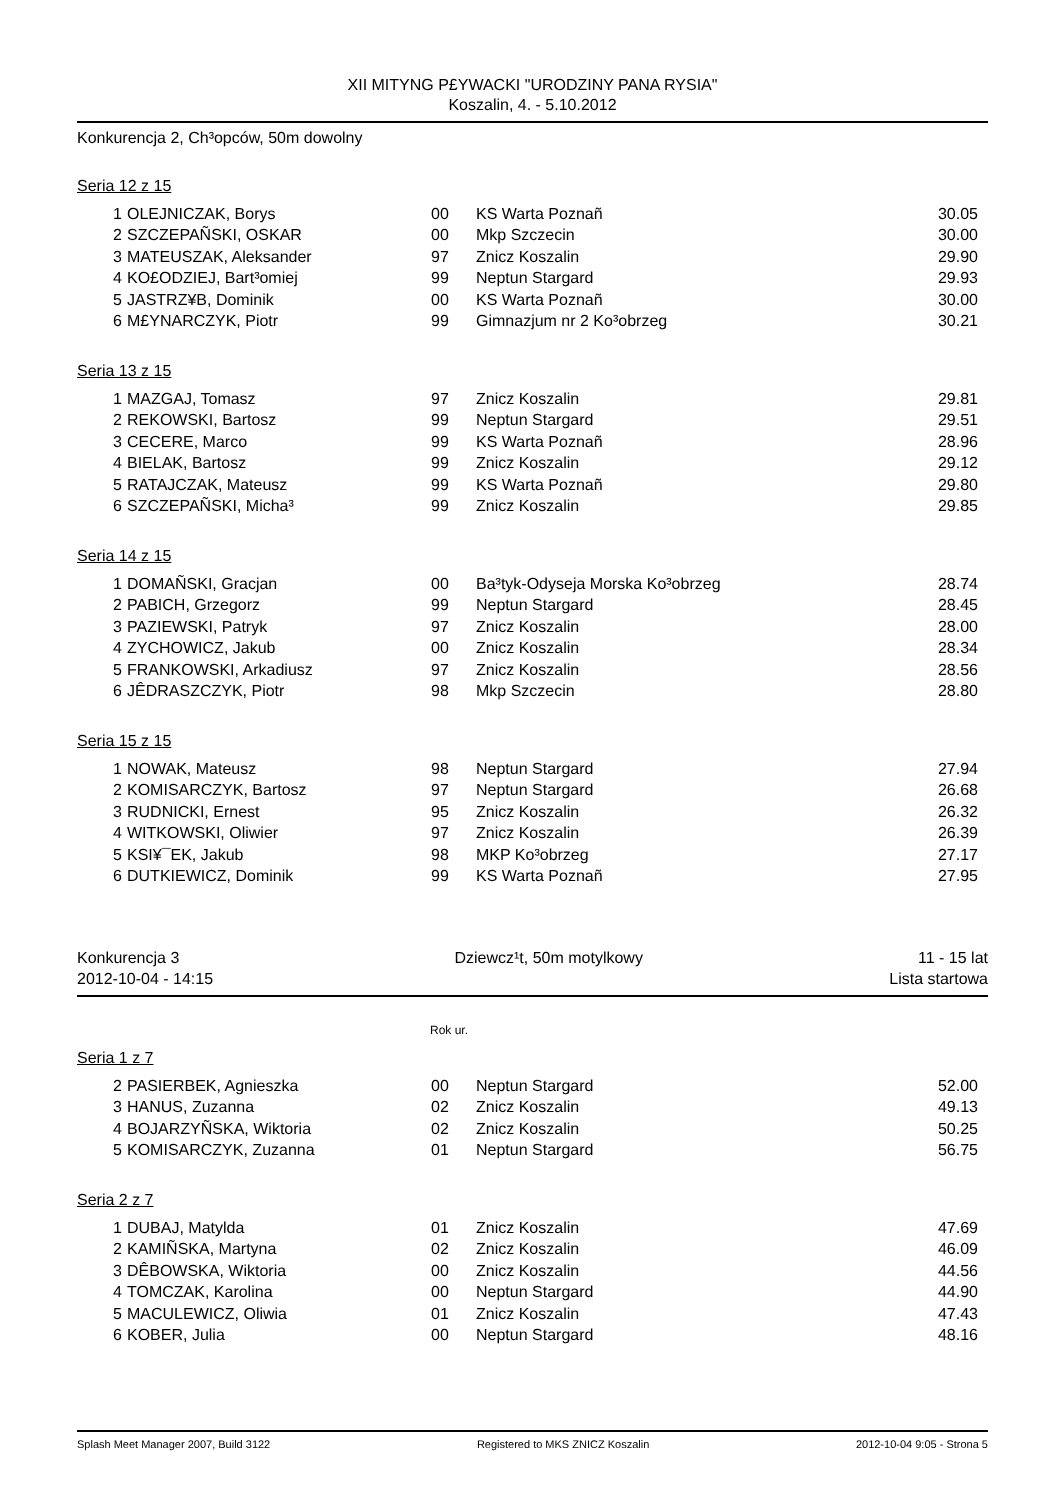XII MITYNG P£YWACKI "URODZINY PANA RYSIA"
Koszalin, 4. - 5.10.2012
Konkurencja 2, Ch³opców, 50m dowolny
Seria 12 z 15
| 1 | OLEJNICZAK, Borys | 00 | KS Warta Poznañ | 30.05 |
| 2 | SZCZEPAÑSKI, OSKAR | 00 | Mkp Szczecin | 30.00 |
| 3 | MATEUSZAK, Aleksander | 97 | Znicz Koszalin | 29.90 |
| 4 | KO£ODZIEJ, Bart³omiej | 99 | Neptun Stargard | 29.93 |
| 5 | JASTRZ¥B, Dominik | 00 | KS Warta Poznañ | 30.00 |
| 6 | M£YNARCZYK, Piotr | 99 | Gimnazjum nr 2 Ko³obrzeg | 30.21 |
Seria 13 z 15
| 1 | MAZGAJ, Tomasz | 97 | Znicz Koszalin | 29.81 |
| 2 | REKOWSKI, Bartosz | 99 | Neptun Stargard | 29.51 |
| 3 | CECERE, Marco | 99 | KS Warta Poznañ | 28.96 |
| 4 | BIELAK, Bartosz | 99 | Znicz Koszalin | 29.12 |
| 5 | RATAJCZAK, Mateusz | 99 | KS Warta Poznañ | 29.80 |
| 6 | SZCZEPAÑSKI, Micha³ | 99 | Znicz Koszalin | 29.85 |
Seria 14 z 15
| 1 | DOMAÑSKI, Gracjan | 00 | Ba³tyk-Odyseja Morska Ko³obrzeg | 28.74 |
| 2 | PABICH, Grzegorz | 99 | Neptun Stargard | 28.45 |
| 3 | PAZIEWSKI, Patryk | 97 | Znicz Koszalin | 28.00 |
| 4 | ZYCHOWICZ, Jakub | 00 | Znicz Koszalin | 28.34 |
| 5 | FRANKOWSKI, Arkadiusz | 97 | Znicz Koszalin | 28.56 |
| 6 | JÊDRASZCZYK, Piotr | 98 | Mkp Szczecin | 28.80 |
Seria 15 z 15
| 1 | NOWAK, Mateusz | 98 | Neptun Stargard | 27.94 |
| 2 | KOMISARCZYK, Bartosz | 97 | Neptun Stargard | 26.68 |
| 3 | RUDNICKI, Ernest | 95 | Znicz Koszalin | 26.32 |
| 4 | WITKOWSKI, Oliwier | 97 | Znicz Koszalin | 26.39 |
| 5 | KSI¥¯EK, Jakub | 98 | MKP Ko³obrzeg | 27.17 |
| 6 | DUTKIEWICZ, Dominik | 99 | KS Warta Poznañ | 27.95 |
Konkurencja 3 Dziewcz¹t, 50m motylkowy 11 - 15 lat
2012-10-04 - 14:15 Lista startowa
Rok ur.
Seria 1 z 7
| 2 | PASIERBEK, Agnieszka | 00 | Neptun Stargard | 52.00 |
| 3 | HANUS, Zuzanna | 02 | Znicz Koszalin | 49.13 |
| 4 | BOJARZYÑSKA, Wiktoria | 02 | Znicz Koszalin | 50.25 |
| 5 | KOMISARCZYK, Zuzanna | 01 | Neptun Stargard | 56.75 |
Seria 2 z 7
| 1 | DUBAJ, Matylda | 01 | Znicz Koszalin | 47.69 |
| 2 | KAMIÑSKA, Martyna | 02 | Znicz Koszalin | 46.09 |
| 3 | DÊBOWSKA, Wiktoria | 00 | Znicz Koszalin | 44.56 |
| 4 | TOMCZAK, Karolina | 00 | Neptun Stargard | 44.90 |
| 5 | MACULEWICZ, Oliwia | 01 | Znicz Koszalin | 47.43 |
| 6 | KOBER, Julia | 00 | Neptun Stargard | 48.16 |
Splash Meet Manager 2007, Build 3122 Registered to MKS ZNICZ Koszalin 2012-10-04 9:05 - Strona 5